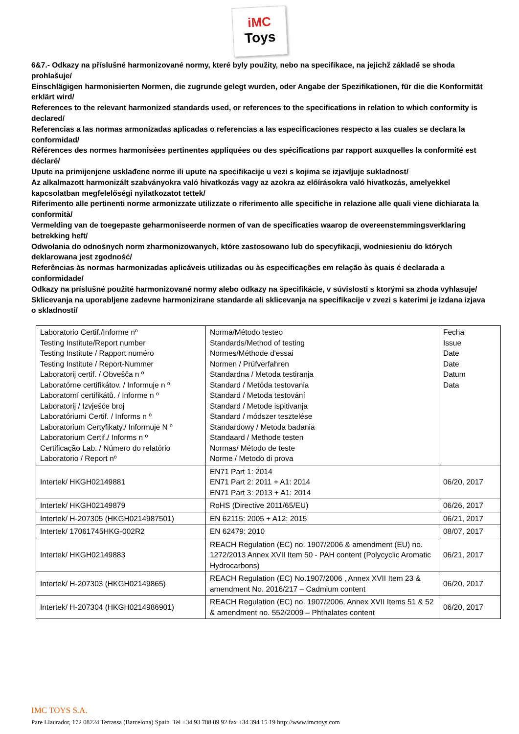iMC
Toys
6&7.- Odkazy na příslušné harmonizované normy, které byly použity, nebo na specifikace, na jejichž základě se shoda prohlašuje/
Einschlägigen harmonisierten Normen, die zugrunde gelegt wurden, oder Angabe der Spezifikationen, für die die Konformität erklärt wird/
References to the relevant harmonized standards used, or references to the specifications in relation to which conformity is declared/
Referencias a las normas armonizadas aplicadas o referencias a las especificaciones respecto a las cuales se declara la conformidad/
Références des normes harmonisées pertinentes appliquées ou des spécifications par rapport auxquelles la conformité est déclaré/
Upute na primijenjene usklađene norme ili upute na specifikacije u vezi s kojima se izjavljuje sukladnost/
Az alkalmazott harmonizált szabványokra való hivatkozás vagy az azokra az előírásokra való hivatkozás, amelyekkel kapcsolatban megfelelőségi nyilatkozatot tettek/
Riferimento alle pertinenti norme armonizzate utilizzate o riferimento alle specifiche in relazione alle quali viene dichiarata la conformità/
Vermelding van de toegepaste geharmoniseerde normen of van de specificaties waarop de overeenstemmingsverklaring betrekking heft/
Odwołania do odnośnych norm zharmonizowanych, które zastosowano lub do specyfikacji, wodniesieniu do których deklarowana jest zgodność/
Referências às normas harmonizadas aplicáveis utilizadas ou às especificações em relação às quais é declarada a conformidade/
Odkazy na príslušné použité harmonizované normy alebo odkazy na špecifikácie, v súvislosti s ktorými sa zhoda vyhlasuje/
Sklicevanja na uporabljene zadevne harmonizirane standarde ali sklicevanja na specifikacije v zvezi s katerimi je izdana izjava o skladnosti/
| Laboratorio Certif./Informe nº Testing Institute/Report number Testing Institute / Rapport numéro Testing Institute / Report-Nummer Laboratorij certif. / Obvešča n º Laboratórne certifikátov. / Informuje n º Laboratorní certifikátů. / Informe n º Laboratorij / Izvješće broj Laboratóriumi Certif. / Informs n º Laboratorium Certyfikaty./ Informuje N º Laboratorium Certif./ Informs n º Certificação Lab. / Número do relatório Laboratorio / Report nº | Norma/Método testeo Standards/Method of testing Normes/Méthode d'essai Normen / Prüfverfahren Standardna / Metoda testiranja Standard / Metóda testovania Standard / Metoda testování Standard / Metode ispitivanja Standard / módszer tesztelése Standardowy / Metoda badania Standaard / Methode testen Normas/ Método de teste Norme / Metodo di prova | Fecha Issue Date Date Datum Data |
| Intertek/ HKGH02149881 | EN71 Part 1: 2014 EN71 Part 2: 2011 + A1: 2014 EN71 Part 3: 2013 + A1: 2014 | 06/20, 2017 |
| Intertek/ HKGH02149879 | RoHS (Directive 2011/65/EU) | 06/26, 2017 |
| Intertek/ H-207305 (HKGH0214987501) | EN 62115: 2005 + A12: 2015 | 06/21, 2017 |
| Intertek/ 17061745HKG-002R2 | EN 62479: 2010 | 08/07, 2017 |
| Intertek/ HKGH02149883 | REACH Regulation (EC) no. 1907/2006 & amendment (EU) no. 1272/2013 Annex XVII Item 50 - PAH content (Polycyclic Aromatic Hydrocarbons) | 06/21, 2017 |
| Intertek/ H-207303 (HKGH02149865) | REACH Regulation (EC) No.1907/2006 , Annex XVII Item 23 & amendment No. 2016/217 – Cadmium content | 06/20, 2017 |
| Intertek/ H-207304 (HKGH0214986901) | REACH Regulation (EC) no. 1907/2006, Annex XVII Items 51 & 52 & amendment no. 552/2009 – Phthalates content | 06/20, 2017 |
IMC TOYS S.A.
Pare Llaurador, 172 08224 Terrassa (Barcelona) Spain Tel +34 93 788 89 92 fax +34 394 15 19 http://www.imctoys.com